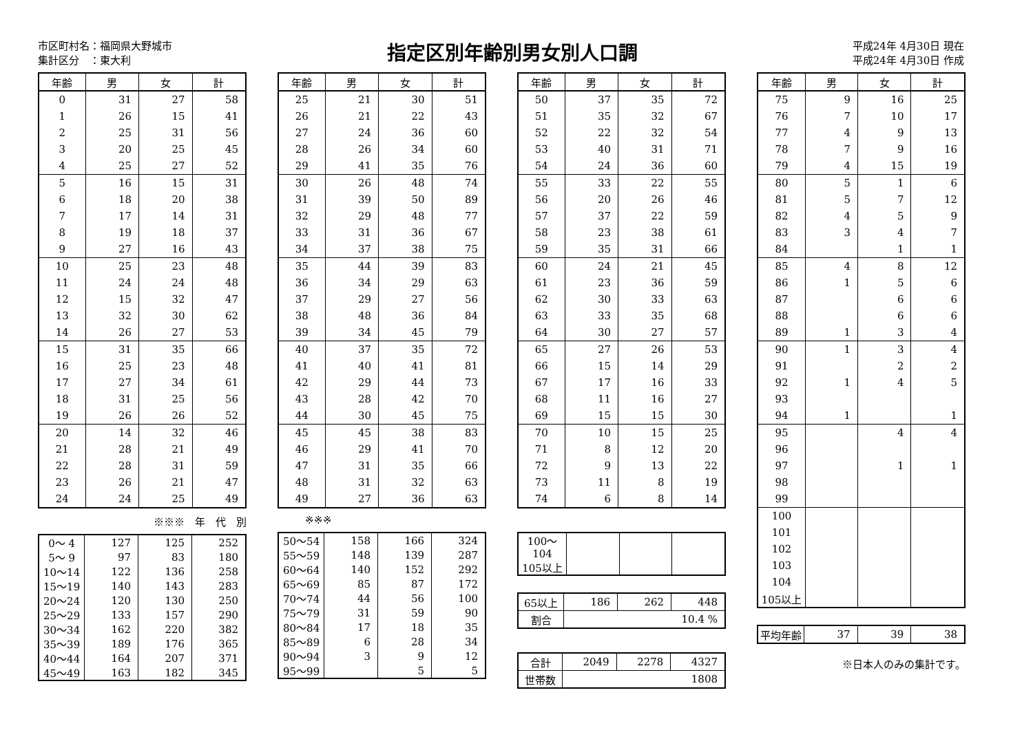市区町村名：福岡県大野城市
集計区分　：東大利
指定区別年齢別男女別人口調
平成24年 4月30日 現在
平成24年 4月30日 作成
| 年齢 | 男 | 女 | 計 |
| --- | --- | --- | --- |
| 0 | 31 | 27 | 58 |
| 1 | 26 | 15 | 41 |
| 2 | 25 | 31 | 56 |
| 3 | 20 | 25 | 45 |
| 4 | 25 | 27 | 52 |
| 5 | 16 | 15 | 31 |
| 6 | 18 | 20 | 38 |
| 7 | 17 | 14 | 31 |
| 8 | 19 | 18 | 37 |
| 9 | 27 | 16 | 43 |
| 10 | 25 | 23 | 48 |
| 11 | 24 | 24 | 48 |
| 12 | 15 | 32 | 47 |
| 13 | 32 | 30 | 62 |
| 14 | 26 | 27 | 53 |
| 15 | 31 | 35 | 66 |
| 16 | 25 | 23 | 48 |
| 17 | 27 | 34 | 61 |
| 18 | 31 | 25 | 56 |
| 19 | 26 | 26 | 52 |
| 20 | 14 | 32 | 46 |
| 21 | 28 | 21 | 49 |
| 22 | 28 | 31 | 59 |
| 23 | 26 | 21 | 47 |
| 24 | 24 | 25 | 49 |
※※※　年　代　別
| 0～ 4 | 127 | 125 | 252 |
| 5～ 9 | 97 | 83 | 180 |
| 10～14 | 122 | 136 | 258 |
| 15～19 | 140 | 143 | 283 |
| 20～24 | 120 | 130 | 250 |
| 25～29 | 133 | 157 | 290 |
| 30～34 | 162 | 220 | 382 |
| 35～39 | 189 | 176 | 365 |
| 40～44 | 164 | 207 | 371 |
| 45～49 | 163 | 182 | 345 |
| 年齢 | 男 | 女 | 計 |
| --- | --- | --- | --- |
| 25 | 21 | 30 | 51 |
| 26 | 21 | 22 | 43 |
| 27 | 24 | 36 | 60 |
| 28 | 26 | 34 | 60 |
| 29 | 41 | 35 | 76 |
| 30 | 26 | 48 | 74 |
| 31 | 39 | 50 | 89 |
| 32 | 29 | 48 | 77 |
| 33 | 31 | 36 | 67 |
| 34 | 37 | 38 | 75 |
| 35 | 44 | 39 | 83 |
| 36 | 34 | 29 | 63 |
| 37 | 29 | 27 | 56 |
| 38 | 48 | 36 | 84 |
| 39 | 34 | 45 | 79 |
| 40 | 37 | 35 | 72 |
| 41 | 40 | 41 | 81 |
| 42 | 29 | 44 | 73 |
| 43 | 28 | 42 | 70 |
| 44 | 30 | 45 | 75 |
| 45 | 45 | 38 | 83 |
| 46 | 29 | 41 | 70 |
| 47 | 31 | 35 | 66 |
| 48 | 31 | 32 | 63 |
| 49 | 27 | 36 | 63 |
※※※
| 50～54 | 158 | 166 | 324 |
| 55～59 | 148 | 139 | 287 |
| 60～64 | 140 | 152 | 292 |
| 65～69 | 85 | 87 | 172 |
| 70～74 | 44 | 56 | 100 |
| 75～79 | 31 | 59 | 90 |
| 80～84 | 17 | 18 | 35 |
| 85～89 | 6 | 28 | 34 |
| 90～94 | 3 | 9 | 12 |
| 95～99 | | 5 | 5 |
| 年齢 | 男 | 女 | 計 |
| --- | --- | --- | --- |
| 50 | 37 | 35 | 72 |
| 51 | 35 | 32 | 67 |
| 52 | 22 | 32 | 54 |
| 53 | 40 | 31 | 71 |
| 54 | 24 | 36 | 60 |
| 55 | 33 | 22 | 55 |
| 56 | 20 | 26 | 46 |
| 57 | 37 | 22 | 59 |
| 58 | 23 | 38 | 61 |
| 59 | 35 | 31 | 66 |
| 60 | 24 | 21 | 45 |
| 61 | 23 | 36 | 59 |
| 62 | 30 | 33 | 63 |
| 63 | 33 | 35 | 68 |
| 64 | 30 | 27 | 57 |
| 65 | 27 | 26 | 53 |
| 66 | 15 | 14 | 29 |
| 67 | 17 | 16 | 33 |
| 68 | 11 | 16 | 27 |
| 69 | 15 | 15 | 30 |
| 70 | 10 | 15 | 25 |
| 71 | 8 | 12 | 20 |
| 72 | 9 | 13 | 22 |
| 73 | 11 | 8 | 19 |
| 74 | 6 | 8 | 14 |
| 100～104 | | | |
| 105以上 | | | |
| 65以上 | 186 | 262 | 448 |
| 割合 | 10.4 % | | |
| 合計 | 2049 | 2278 | 4327 |
| 世帯数 | 1808 | | |
| 年齢 | 男 | 女 | 計 |
| --- | --- | --- | --- |
| 75 | 9 | 16 | 25 |
| 76 | 7 | 10 | 17 |
| 77 | 4 | 9 | 13 |
| 78 | 7 | 9 | 16 |
| 79 | 4 | 15 | 19 |
| 80 | 5 | 1 | 6 |
| 81 | 5 | 7 | 12 |
| 82 | 4 | 5 | 9 |
| 83 | 3 | 4 | 7 |
| 84 | | 1 | 1 |
| 85 | 4 | 8 | 12 |
| 86 | 1 | 5 | 6 |
| 87 | | 6 | 6 |
| 88 | | 6 | 6 |
| 89 | 1 | 3 | 4 |
| 90 | 1 | 3 | 4 |
| 91 | | 2 | 2 |
| 92 | 1 | 4 | 5 |
| 93 | | | |
| 94 | 1 | | 1 |
| 95 | | 4 | 4 |
| 96 | | | |
| 97 | | 1 | 1 |
| 98 | | | |
| 99 | | | |
| 100 | | | |
| 101 | | | |
| 102 | | | |
| 103 | | | |
| 104 | | | |
| 105以上 | | | |
| 平均年齢 | 37 | 39 | 38 |
※日本人のみの集計です。